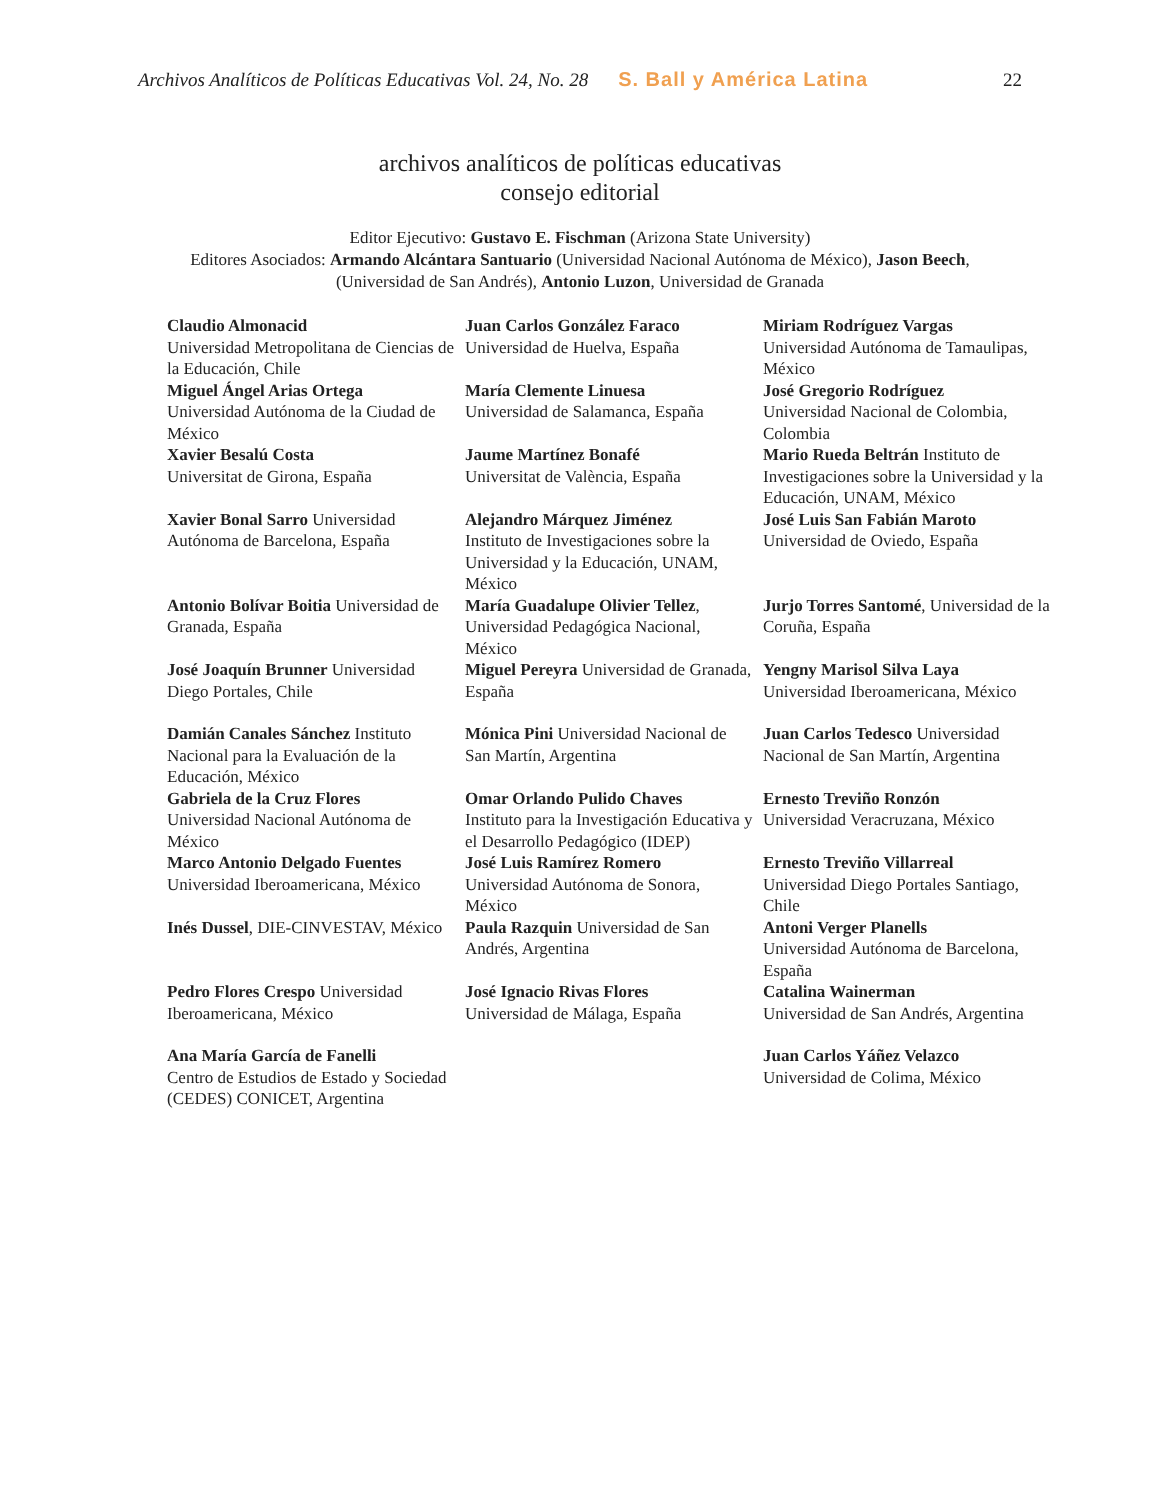Archivos Analíticos de Políticas Educativas Vol. 24, No. 28 S. Ball y América Latina 22
archivos analíticos de políticas educativas
consejo editorial
Editor Ejecutivo: Gustavo E. Fischman (Arizona State University)
Editores Asociados: Armando Alcántara Santuario (Universidad Nacional Autónoma de México), Jason Beech,
(Universidad de San Andrés), Antonio Luzon, Universidad de Granada
| Claudio Almonacid Universidad Metropolitana de Ciencias de la Educación, Chile | Juan Carlos González Faraco Universidad de Huelva, España | Miriam Rodríguez Vargas Universidad Autónoma de Tamaulipas, México |
| Miguel Ángel Arias Ortega Universidad Autónoma de la Ciudad de México | María Clemente Linuesa Universidad de Salamanca, España | José Gregorio Rodríguez Universidad Nacional de Colombia, Colombia |
| Xavier Besalú Costa Universitat de Girona, España | Jaume Martínez Bonafé Universitat de València, España | Mario Rueda Beltrán Instituto de Investigaciones sobre la Universidad y la Educación, UNAM, México |
| Xavier Bonal Sarro Universidad Autónoma de Barcelona, España | Alejandro Márquez Jiménez Instituto de Investigaciones sobre la Universidad y la Educación, UNAM, México | José Luis San Fabián Maroto Universidad de Oviedo, España |
| Antonio Bolívar Boitia Universidad de Granada, España | María Guadalupe Olivier Tellez , Universidad Pedagógica Nacional, México | Jurjo Torres Santomé , Universidad de la Coruña, España |
| José Joaquín Brunner Universidad Diego Portales, Chile | Miguel Pereyra Universidad de Granada, España | Yengny Marisol Silva Laya Universidad Iberoamericana, México |
| Damián Canales Sánchez Instituto Nacional para la Evaluación de la Educación, México | Mónica Pini Universidad Nacional de San Martín, Argentina | Juan Carlos Tedesco Universidad Nacional de San Martín, Argentina |
| Gabriela de la Cruz Flores Universidad Nacional Autónoma de México | Omar Orlando Pulido Chaves Instituto para la Investigación Educativa y el Desarrollo Pedagógico (IDEP) | Ernesto Treviño Ronzón Universidad Veracruzana, México |
| Marco Antonio Delgado Fuentes Universidad Iberoamericana, México | José Luis Ramírez Romero Universidad Autónoma de Sonora, México | Ernesto Treviño Villarreal Universidad Diego Portales Santiago, Chile |
| Inés Dussel , DIE-CINVESTAV, México | Paula Razquin Universidad de San Andrés, Argentina | Antoni Verger Planells Universidad Autónoma de Barcelona, España |
| Pedro Flores Crespo Universidad Iberoamericana, México | José Ignacio Rivas Flores Universidad de Málaga, España | Catalina Wainerman Universidad de San Andrés, Argentina |
| Ana María García de Fanelli Centro de Estudios de Estado y Sociedad (CEDES) CONICET, Argentina | | Juan Carlos Yáñez Velazco Universidad de Colima, México |